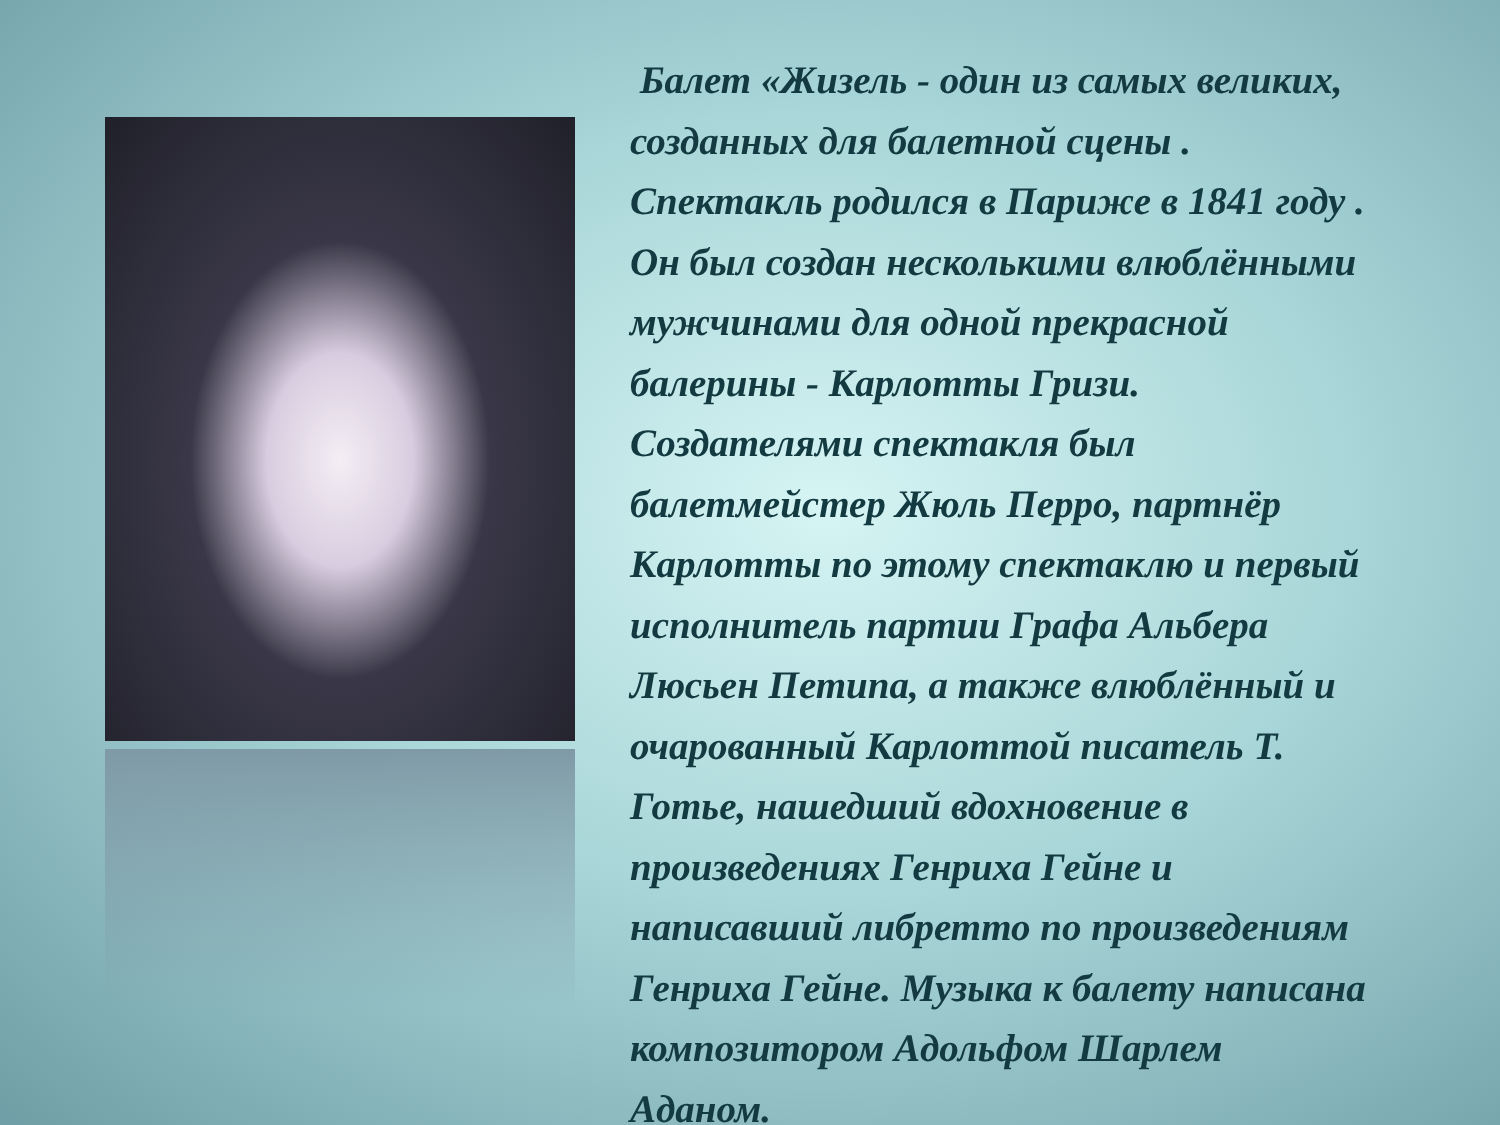Балет «Жизель - один из самых великих, созданных для балетной сцены . Спектакль родился в Париже в 1841 году . Он был создан несколькими влюблёнными мужчинами для одной прекрасной балерины - Карлотты Гризи. Создателями спектакля был балетмейстер Жюль Перро, партнёр Карлотты по этому спектаклю и первый исполнитель партии Графа Альбера Люсьен Петипа, а также влюблённый и очарованный Карлоттой писатель Т. Готье, нашедший вдохновение в произведениях Генриха Гейне и написавший либретто по произведениям Генриха Гейне. Музыка к балету написана композитором Адольфом Шарлем Аданом.